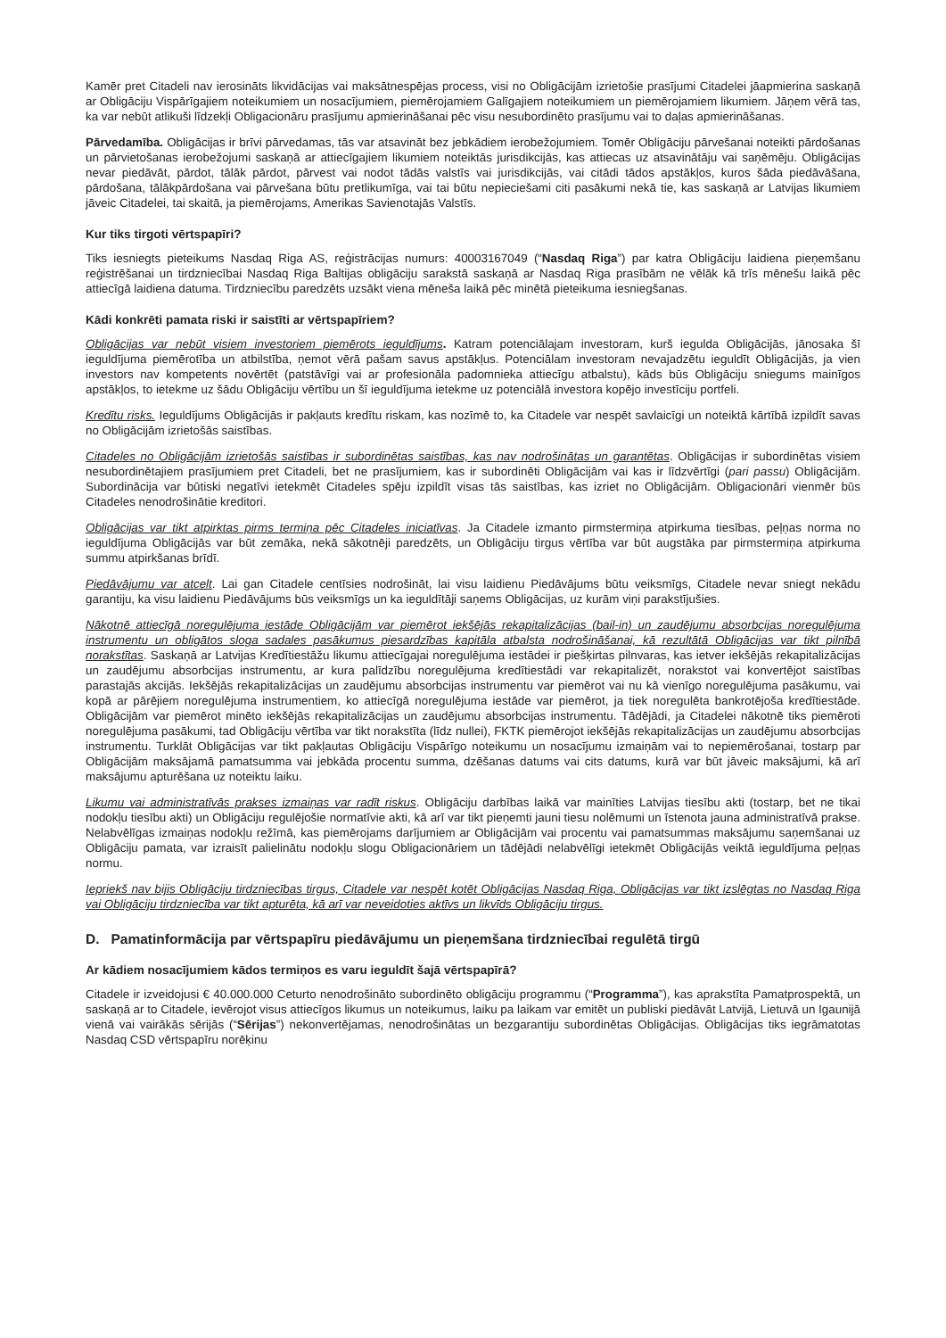Kamēr pret Citadeli nav ierosināts likvidācijas vai maksātnespējas process, visi no Obligācijām izrietošie prasījumi Citadelei jāapmierina saskaņā ar Obligāciju Vispārīgajiem noteikumiem un nosacījumiem, piemērojamiem Galīgajiem noteikumiem un piemērojamiem likumiem. Jāņem vērā tas, ka var nebūt atlikuši līdzekļi Obligacionāru prasījumu apmierināšanai pēc visu nesubordinēto prasījumu vai to daļas apmierināšanas.
Pārvedamība. Obligācijas ir brīvi pārvedamas, tās var atsavināt bez jebkādiem ierobežojumiem. Tomēr Obligāciju pārvešanai noteikti pārdošanas un pārvietošanas ierobežojumi saskaņā ar attiecīgajiem likumiem noteiktās jurisdikcijās, kas attiecas uz atsavinātāju vai saņēmēju. Obligācijas nevar piedāvāt, pārdot, tālāk pārdot, pārvest vai nodot tādās valstīs vai jurisdikcijās, vai citādi tādos apstākļos, kuros šāda piedāvāšana, pārdošana, tālākpārdošana vai pārvešana būtu pretlikumīga, vai tai būtu nepieciešami citi pasākumi nekā tie, kas saskaņā ar Latvijas likumiem jāveic Citadelei, tai skaitā, ja piemērojams, Amerikas Savienotajās Valstīs.
Kur tiks tirgoti vērtspapīri?
Tiks iesniegts pieteikums Nasdaq Riga AS, reģistrācijas numurs: 40003167049 (“Nasdaq Riga”) par katra Obligāciju laidiena pieņemšanu reģistrēšanai un tirdzniecībai Nasdaq Riga Baltijas obligāciju sarakstā saskaņā ar Nasdaq Riga prasībām ne vēlāk kā trīs mēnešu laikā pēc attiecīgā laidiena datuma. Tirdzniecību paredzēts uzsākt viena mēneša laikā pēc minētā pieteikuma iesniegšanas.
Kādi konkrēti pamata riski ir saistīti ar vērtspapīriem?
Obligācijas var nebūt visiem investoriem piemērots ieguldījums. Katram potenciālajam investoram, kurš iegulda Obligācijās, jānosaka šī ieguldījuma piemērotība un atbilstība, ņemot vērā pašam savus apstākļus. Potenciālam investoram nevajadzētu ieguldīt Obligācijās, ja vien investors nav kompetents novērtēt (patstāvīgi vai ar profesionāla padomnieka attiecīgu atbalstu), kāds būs Obligāciju sniegums mainīgos apstākļos, to ietekme uz šādu Obligāciju vērtību un šī ieguldījuma ietekme uz potenciālā investora kopējo investīciju portfeli.
Kredītu risks. Ieguldījums Obligācijās ir pakļauts kredītu riskam, kas nozīmē to, ka Citadele var nespēt savlaicīgi un noteiktā kārtībā izpildīt savas no Obligācijām izrietošās saistības.
Citadeles no Obligācijām izrietošās saistības ir subordinētas saistības, kas nav nodrošinātas un garantētas. Obligācijas ir subordinētas visiem nesubordinētajiem prasījumiem pret Citadeli, bet ne prasījumiem, kas ir subordinēti Obligācijām vai kas ir līdzvērtīgi (pari passu) Obligācijām. Subordinācija var būtiski negatīvi ietekmēt Citadeles spēju izpildīt visas tās saistības, kas izriet no Obligācijām. Obligacionāri vienmēr būs Citadeles nenodrošinātie kreditori.
Obligācijas var tikt atpirktas pirms termiņa pēc Citadeles iniciatīvas. Ja Citadele izmanto pirmstermiņa atpirkuma tiesības, peļņas norma no ieguldījuma Obligācijās var būt zemāka, nekā sākotnēji paredzēts, un Obligāciju tirgus vērtība var būt augstāka par pirmstermiņa atpirkuma summu atpirkšanas brīdī.
Piedāvājumu var atcelt. Lai gan Citadele centīsies nodrošināt, lai visu laidienu Piedāvājums būtu veiksmīgs, Citadele nevar sniegt nekādu garantiju, ka visu laidienu Piedāvājums būs veiksmīgs un ka ieguldītāji saņems Obligācijas, uz kurām viņi parakstījušies.
Nākotnē attiecīgā noregulējuma iestāde Obligācijām var piemērot iekšējās rekapitalizācijas (bail-in) un zaudējumu absorbcijas noregulējuma instrumentu un obligātos sloga sadales pasākumus piesardzības kapitāla atbalsta nodrošināšanai, kā rezultātā Obligācijas var tikt pilnībā norakstītas. Saskaņā ar Latvijas Kredītiestāžu likumu attiecīgajai noregulējuma iestādei ir piešķirtas pilnvaras, kas ietver iekšējās rekapitalizācijas un zaudējumu absorbcijas instrumentu, ar kura palīdzību noregulējuma kredītiestādi var rekapitalizēt, norakstot vai konvertējot saistības parastajās akcijās. Iekšējās rekapitalizācijas un zaudējumu absorbcijas instrumentu var piemērot vai nu kā vienīgo noregulējuma pasākumu, vai kopā ar pārējiem noregulējuma instrumentiem, ko attiecīgā noregulējuma iestāde var piemērot, ja tiek noregulēta bankrotējoša kredītiestāde. Obligācijām var piemērot minēto iekšējās rekapitalizācijas un zaudējumu absorbcijas instrumentu. Tādējādi, ja Citadelei nākotnē tiks piemēroti noregulējuma pasākumi, tad Obligāciju vērtība var tikt norakstīta (līdz nullei), FKTK piemērojot iekšējās rekapitalizācijas un zaudējumu absorbcijas instrumentu. Turklāt Obligācijas var tikt pakļautas Obligāciju Vispārīgo noteikumu un nosacījumu izmaiņām vai to nepiemērošanai, tostarp par Obligācijām maksājamā pamatsumma vai jebkāda procentu summa, dzēšanas datums vai cits datums, kurā var būt jāveic maksājumi, kā arī maksājumu apturēšana uz noteiktu laiku.
Likumu vai administratīvās prakses izmaiņas var radīt riskus. Obligāciju darbības laikā var mainīties Latvijas tiesību akti (tostarp, bet ne tikai nodokļu tiesību akti) un Obligāciju regulējošie normatīvie akti, kā arī var tikt pieņemti jauni tiesu nolēmumi un īstenota jauna administratīvā prakse. Nelabvēlīgas izmaiņas nodokļu režīmā, kas piemērojams darījumiem ar Obligācijām vai procentu vai pamatsummas maksājumu saņemšanai uz Obligāciju pamata, var izraisīt palielinātu nodokļu slogu Obligacionāriem un tādējādi nelabvēlīgi ietekmēt Obligācijās veiktā ieguldījuma peļņas normu.
Iepriekš nav bijis Obligāciju tirdzniecības tirgus, Citadele var nespēt kotēt Obligācijas Nasdaq Riga, Obligācijas var tikt izslēgtas no Nasdaq Riga vai Obligāciju tirdzniecība var tikt apturēta, kā arī var neveidoties aktīvs un likvīds Obligāciju tirgus.
D. Pamatinformācija par vērtspapīru piedāvājumu un pieņemšana tirdzniecībai regulētā tirgū
Ar kādiem nosacījumiem kādos termiņos es varu ieguldīt šajā vērtspapīrā?
Citadele ir izveidojusi € 40.000.000 Ceturto nenodrošināto subordinēto obligāciju programmu (“Programma”), kas aprakstīta Pamatprospektā, un saskaņā ar to Citadele, ievērojot visus attiecīgos likumus un noteikumus, laiku pa laikam var emitēt un publiski piedāvāt Latvijā, Lietuvā un Igaunijā vienā vai vairākās sērijās (“Sērijas”) nekonvertējamas, nenodrošinātas un bezgarantiju subordinētas Obligācijas. Obligācijas tiks iegrāmatotas Nasdaq CSD vērtspapīru norēķinu